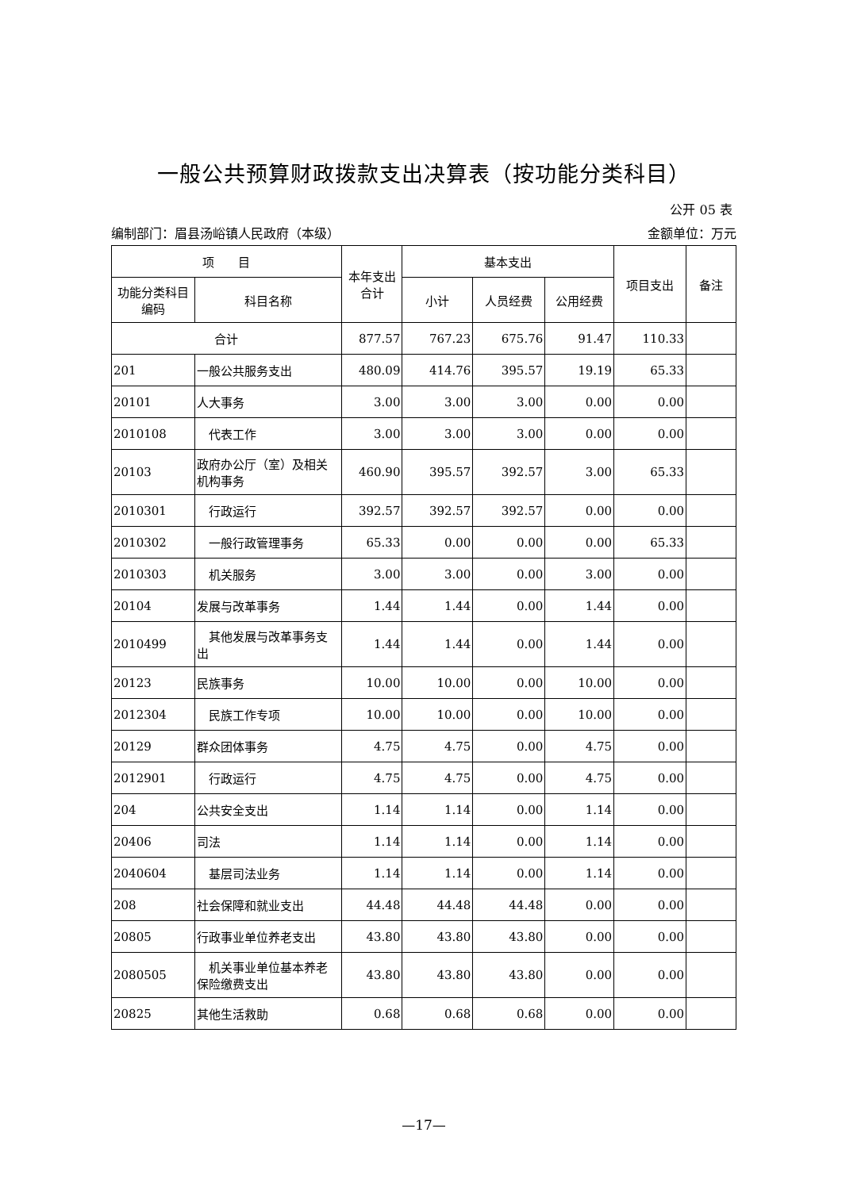一般公共预算财政拨款支出决算表（按功能分类科目）
公开 05 表
编制部门：眉县汤峪镇人民政府（本级） 金额单位：万元
| 项 目 | | 本年支出合计 | 基本支出 | | | 项目支出 | 备注 |
| --- | --- | --- | --- | --- | --- | --- | --- |
| 功能分类科目编码 | 科目名称 | | 小计 | 人员经费 | 公用经费 | | |
| 合计 | | 877.57 | 767.23 | 675.76 | 91.47 | 110.33 | |
| 201 | 一般公共服务支出 | 480.09 | 414.76 | 395.57 | 19.19 | 65.33 | |
| 20101 | 人大事务 | 3.00 | 3.00 | 3.00 | 0.00 | 0.00 | |
| 2010108 | 代表工作 | 3.00 | 3.00 | 3.00 | 0.00 | 0.00 | |
| 20103 | 政府办公厅（室）及相关机构事务 | 460.90 | 395.57 | 392.57 | 3.00 | 65.33 | |
| 2010301 | 行政运行 | 392.57 | 392.57 | 392.57 | 0.00 | 0.00 | |
| 2010302 | 一般行政管理事务 | 65.33 | 0.00 | 0.00 | 0.00 | 65.33 | |
| 2010303 | 机关服务 | 3.00 | 3.00 | 0.00 | 3.00 | 0.00 | |
| 20104 | 发展与改革事务 | 1.44 | 1.44 | 0.00 | 1.44 | 0.00 | |
| 2010499 | 其他发展与改革事务支出 | 1.44 | 1.44 | 0.00 | 1.44 | 0.00 | |
| 20123 | 民族事务 | 10.00 | 10.00 | 0.00 | 10.00 | 0.00 | |
| 2012304 | 民族工作专项 | 10.00 | 10.00 | 0.00 | 10.00 | 0.00 | |
| 20129 | 群众团体事务 | 4.75 | 4.75 | 0.00 | 4.75 | 0.00 | |
| 2012901 | 行政运行 | 4.75 | 4.75 | 0.00 | 4.75 | 0.00 | |
| 204 | 公共安全支出 | 1.14 | 1.14 | 0.00 | 1.14 | 0.00 | |
| 20406 | 司法 | 1.14 | 1.14 | 0.00 | 1.14 | 0.00 | |
| 2040604 | 基层司法业务 | 1.14 | 1.14 | 0.00 | 1.14 | 0.00 | |
| 208 | 社会保障和就业支出 | 44.48 | 44.48 | 44.48 | 0.00 | 0.00 | |
| 20805 | 行政事业单位养老支出 | 43.80 | 43.80 | 43.80 | 0.00 | 0.00 | |
| 2080505 | 机关事业单位基本养老保险缴费支出 | 43.80 | 43.80 | 43.80 | 0.00 | 0.00 | |
| 20825 | 其他生活救助 | 0.68 | 0.68 | 0.68 | 0.00 | 0.00 | |
—17—